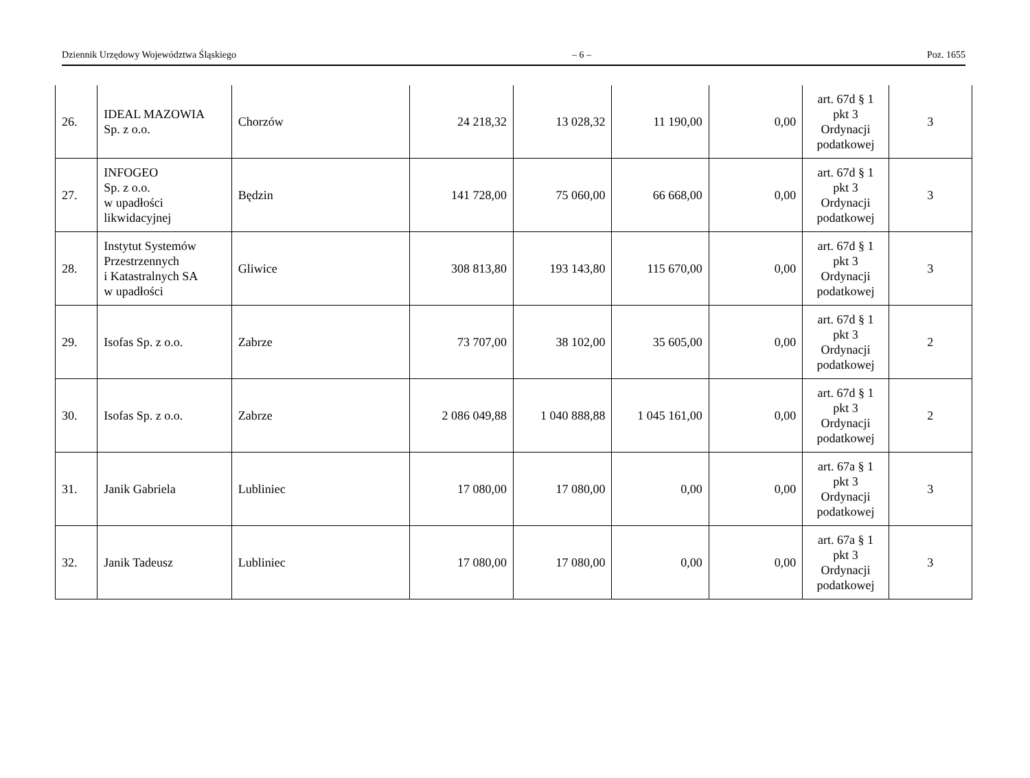Dziennik Urzędowy Województwa Śląskiego – 6 – Poz. 1655
| 26. | IDEAL MAZOWIA Sp. z o.o. | Chorzów | 24 218,32 | 13 028,32 | 11 190,00 | 0,00 | art. 67d § 1 pkt 3 Ordynacji podatkowej | 3 |
| 27. | INFOGEO Sp. z o.o. w upadłości likwidacyjnej | Będzin | 141 728,00 | 75 060,00 | 66 668,00 | 0,00 | art. 67d § 1 pkt 3 Ordynacji podatkowej | 3 |
| 28. | Instytut Systemów Przestrzennych i Katastralnych SA w upadłości | Gliwice | 308 813,80 | 193 143,80 | 115 670,00 | 0,00 | art. 67d § 1 pkt 3 Ordynacji podatkowej | 3 |
| 29. | Isofas Sp. z o.o. | Zabrze | 73 707,00 | 38 102,00 | 35 605,00 | 0,00 | art. 67d § 1 pkt 3 Ordynacji podatkowej | 2 |
| 30. | Isofas Sp. z o.o. | Zabrze | 2 086 049,88 | 1 040 888,88 | 1 045 161,00 | 0,00 | art. 67d § 1 pkt 3 Ordynacji podatkowej | 2 |
| 31. | Janik Gabriela | Lubliniec | 17 080,00 | 17 080,00 | 0,00 | 0,00 | art. 67a § 1 pkt 3 Ordynacji podatkowej | 3 |
| 32. | Janik Tadeusz | Lubliniec | 17 080,00 | 17 080,00 | 0,00 | 0,00 | art. 67a § 1 pkt 3 Ordynacji podatkowej | 3 |